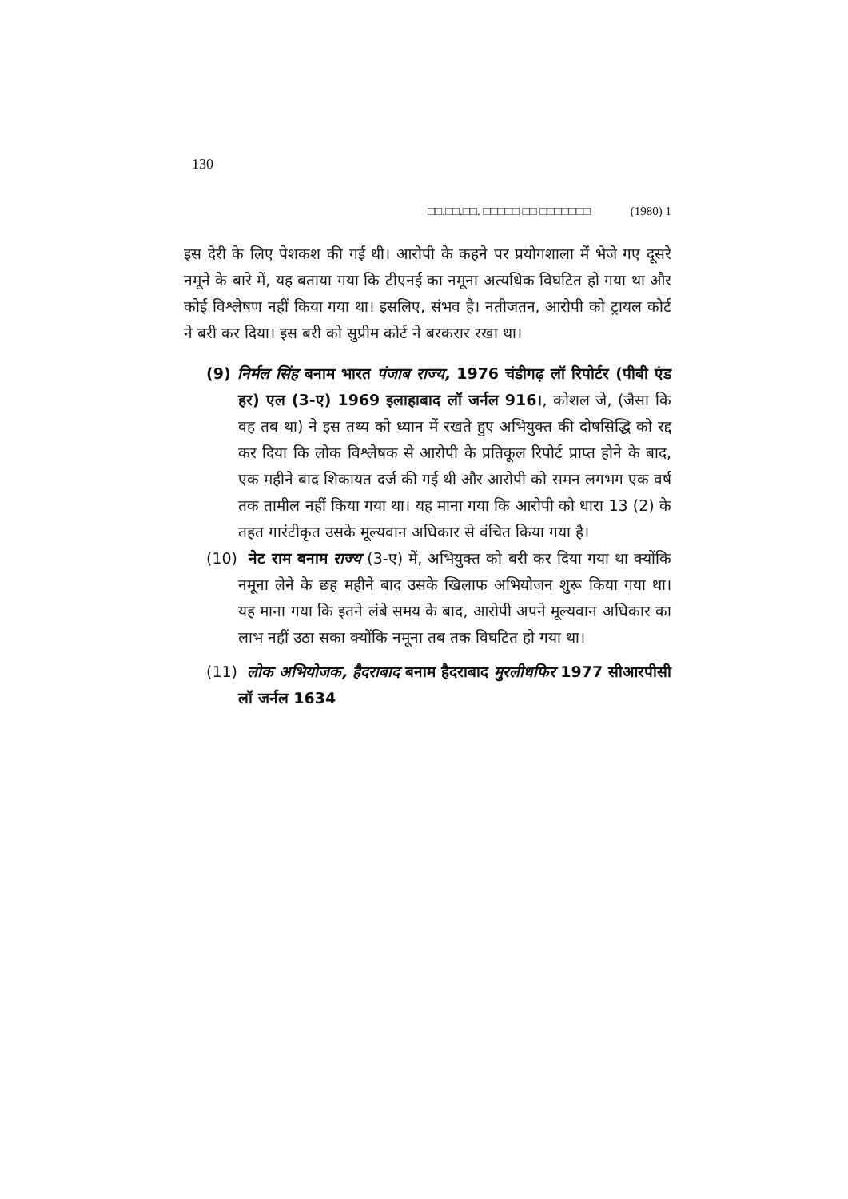130
□□.□□.□□. □□□□□ □□ □□□□□□□ (1980) 1
इस देरी के लिए पेशकश की गई थी। आरोपी के कहने पर प्रयोगशाला में भेजे गए दूसरे नमूने के बारे में, यह बताया गया कि टीएनई का नमूना अत्यधिक विघटित हो गया था और कोई विश्लेषण नहीं किया गया था। इसलिए, संभव है। नतीजतन, आरोपी को ट्रायल कोर्ट ने बरी कर दिया। इस बरी को सुप्रीम कोर्ट ने बरकरार रखा था।
(9) निर्मल सिंह बनाम भारत पंजाब राज्य, 1976 चंडीगढ़ लॉ रिपोर्टर (पीबी एंड हर) एल (3-ए) 1969 इलाहाबाद लॉ जर्नल 916।, कोशल जे, (जैसा कि वह तब था) ने इस तथ्य को ध्यान में रखते हुए अभियुक्त की दोषसिद्धि को रद्द कर दिया कि लोक विश्लेषक से आरोपी के प्रतिकूल रिपोर्ट प्राप्त होने के बाद, एक महीने बाद शिकायत दर्ज की गई थी और आरोपी को समन लगभग एक वर्ष तक तामील नहीं किया गया था। यह माना गया कि आरोपी को धारा 13 (2) के तहत गारंटीकृत उसके मूल्यवान अधिकार से वंचित किया गया है।
(10) नेट राम बनाम राज्य (3-ए) में, अभियुक्त को बरी कर दिया गया था क्योंकि नमूना लेने के छह महीने बाद उसके खिलाफ अभियोजन शुरू किया गया था। यह माना गया कि इतने लंबे समय के बाद, आरोपी अपने मूल्यवान अधिकार का लाभ नहीं उठा सका क्योंकि नमूना तब तक विघटित हो गया था।
(11) लोक अभियोजक, हैदराबाद बनाम हैदराबाद मुरलीधफिर 1977 सीआरपीसी लॉ जर्नल 1634